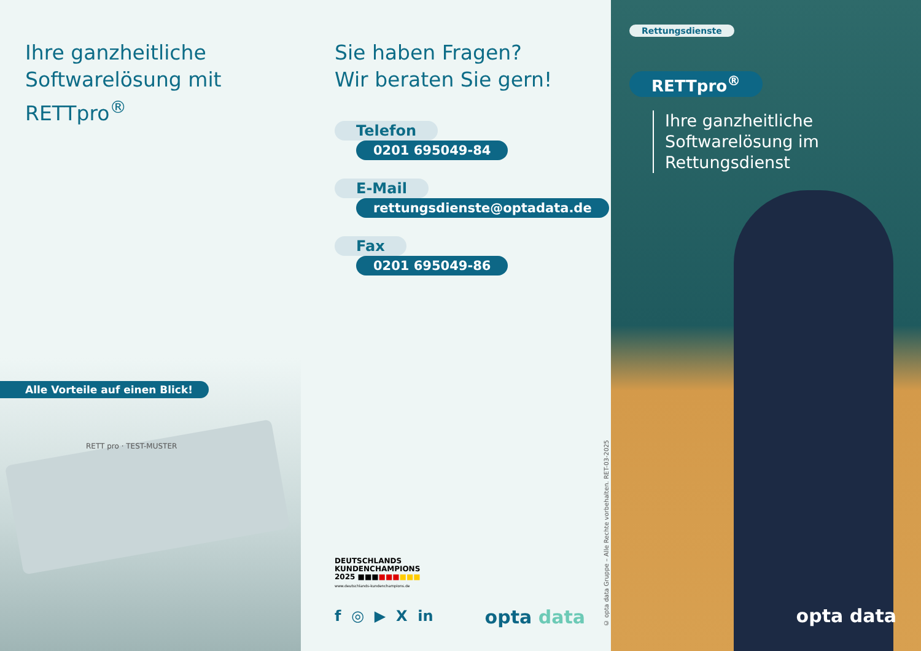Ihre ganzheitliche Softwarelösung mit RETTpro<sup>®</sup>
Alle Vorteile auf einen Blick!
RETT pro · TEST-MUSTER
Sie haben Fragen?
Wir beraten Sie gern!
Telefon
0201 695049-84
E-Mail
rettungsdienste@optadata.de
Fax
0201 695049-86
DEUTSCHLANDS
KUNDENCHAMPIONS
2025 ■■■■■■■■■
www.deutschlands-kundenchampions.de
f ◎ ▶ X in opta data
© opta data Gruppe – Alle Rechte vorbehalten. RET-03-2025
Rettungsdienste
RETTpro<sup>®</sup>
Ihre ganzheitliche
Softwarelösung im
Rettungsdienst
opta data